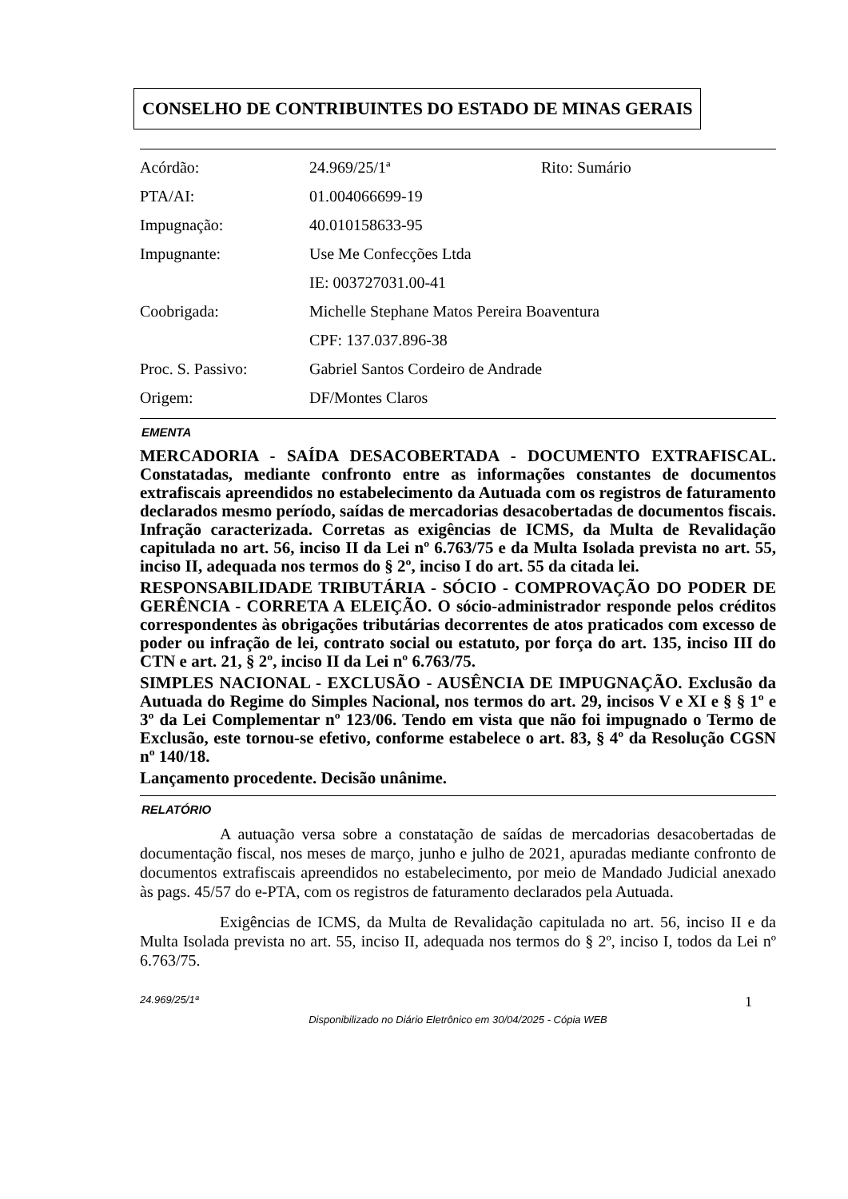CONSELHO DE CONTRIBUINTES DO ESTADO DE MINAS GERAIS
| Acórdão: | 24.969/25/1ª | Rito: Sumário |
| PTA/AI: | 01.004066699-19 | |
| Impugnação: | 40.010158633-95 | |
| Impugnante: | Use Me Confecções Ltda | |
| | IE: 003727031.00-41 | |
| Coobrigada: | Michelle Stephane Matos Pereira Boaventura | |
| | CPF: 137.037.896-38 | |
| Proc. S. Passivo: | Gabriel Santos Cordeiro de Andrade | |
| Origem: | DF/Montes Claros | |
EMENTA
MERCADORIA - SAÍDA DESACOBERTADA - DOCUMENTO EXTRAFISCAL. Constatadas, mediante confronto entre as informações constantes de documentos extrafiscais apreendidos no estabelecimento da Autuada com os registros de faturamento declarados mesmo período, saídas de mercadorias desacobertadas de documentos fiscais. Infração caracterizada. Corretas as exigências de ICMS, da Multa de Revalidação capitulada no art. 56, inciso II da Lei nº 6.763/75 e da Multa Isolada prevista no art. 55, inciso II, adequada nos termos do § 2º, inciso I do art. 55 da citada lei.
RESPONSABILIDADE TRIBUTÁRIA - SÓCIO - COMPROVAÇÃO DO PODER DE GERÊNCIA - CORRETA A ELEIÇÃO. O sócio-administrador responde pelos créditos correspondentes às obrigações tributárias decorrentes de atos praticados com excesso de poder ou infração de lei, contrato social ou estatuto, por força do art. 135, inciso III do CTN e art. 21, § 2º, inciso II da Lei nº 6.763/75.
SIMPLES NACIONAL - EXCLUSÃO - AUSÊNCIA DE IMPUGNAÇÃO. Exclusão da Autuada do Regime do Simples Nacional, nos termos do art. 29, incisos V e XI e § § 1º e 3º da Lei Complementar nº 123/06. Tendo em vista que não foi impugnado o Termo de Exclusão, este tornou-se efetivo, conforme estabelece o art. 83, § 4º da Resolução CGSN nº 140/18.
Lançamento procedente. Decisão unânime.
RELATÓRIO
A autuação versa sobre a constatação de saídas de mercadorias desacobertadas de documentação fiscal, nos meses de março, junho e julho de 2021, apuradas mediante confronto de documentos extrafiscais apreendidos no estabelecimento, por meio de Mandado Judicial anexado às pags. 45/57 do e-PTA, com os registros de faturamento declarados pela Autuada.
Exigências de ICMS, da Multa de Revalidação capitulada no art. 56, inciso II e da Multa Isolada prevista no art. 55, inciso II, adequada nos termos do § 2º, inciso I, todos da Lei nº 6.763/75.
24.969/25/1ª 1
Disponibilizado no Diário Eletrônico em 30/04/2025 - Cópia WEB